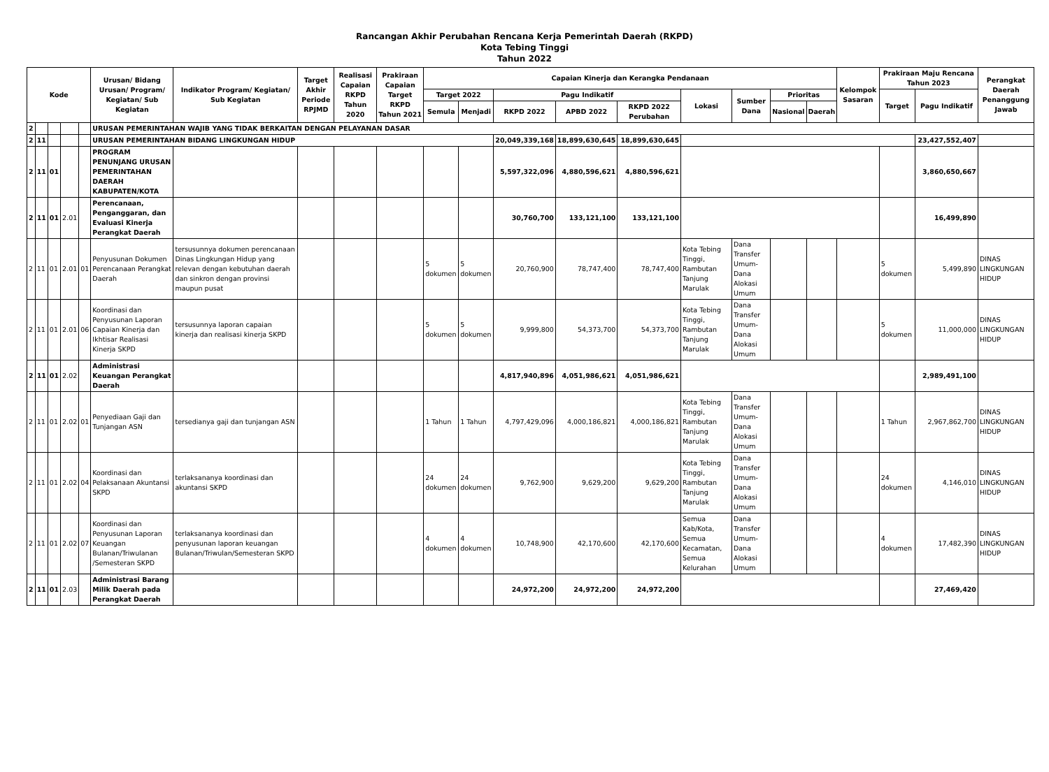Rancangan Akhir Perubahan Rencana Kerja Pemerintah Daerah (RKPD)
Kota Tebing Tinggi
Tahun 2022
| Kode | | | | | Urusan/ Bidang Urusan/ Program/ Kegiatan/ Sub Kegiatan | Indikator Program/ Kegiatan/ Sub Kegiatan | Target Akhir Periode RPJMD | Realisasi Capaian RKPD Tahun 2020 | Prakiraan Capaian Target RKPD Tahun 2021 | Capaian Kinerja dan Kerangka Pendanaan | | | | | | | | | Kelompok Sasaran | Prakiraan Maju Rencana Tahun 2023 | | Perangkat Daerah Penanggung Jawab |
| --- | --- | --- | --- | --- | --- | --- | --- | --- | --- | --- | --- | --- | --- | --- | --- | --- | --- | --- | --- | --- | --- | --- |
| | | | | | | | | | | Target 2022 | | Pagu Indikatif | | | Lokasi | Sumber Dana | Prioritas | | | Target | Pagu Indikatif | |
| | | | | | | | | | | Semula | Menjadi | RKPD 2022 | APBD 2022 | RKPD 2022 Perubahan | | | Nasional | Daerah | | | | |
| 2 | | | | | URUSAN PEMERINTAHAN WAJIB YANG TIDAK BERKAITAN DENGAN PELAYANAN DASAR | | | | | | | | | | | | | | | | | |
| 2 | 11 | | | | URUSAN PEMERINTAHAN BIDANG LINGKUNGAN HIDUP | | | | | | | 20,049,339,168 | 18,899,630,645 | 18,899,630,645 | | | | | | | 23,427,552,407 | |
| 2 | 11 | 01 | | | PROGRAM PENUNJANG URUSAN PEMERINTAHAN DAERAH KABUPATEN/KOTA | | | | | | | 5,597,322,096 | 4,880,596,621 | 4,880,596,621 | | | | | | | 3,860,650,667 | |
| 2 | 11 | 01 | 2.01 | | Perencanaan, Penganggaran, dan Evaluasi Kinerja Perangkat Daerah | | | | | | | 30,760,700 | 133,121,100 | 133,121,100 | | | | | | | 16,499,890 | |
| 2 | 11 | 01 | 2.01 | 01 | Penyusunan Dokumen Perencanaan Perangkat Daerah | tersusunnya dokumen perencanaan Dinas Lingkungan Hidup yang relevan dengan kebutuhan daerah dan sinkron dengan provinsi maupun pusat | | | | 5 dokumen | 5 dokumen | 20,760,900 | 78,747,400 | 78,747,400 | Kota Tebing Tinggi, Rambutan Tanjung Marulak | Dana Transfer Umum-Dana Alokasi Umum | | | | 5 dokumen | 5,499,890 | DINAS LINGKUNGAN HIDUP |
| 2 | 11 | 01 | 2.01 | 06 | Koordinasi dan Penyusunan Laporan Capaian Kinerja dan Ikhtisar Realisasi Kinerja SKPD | tersusunnya laporan capaian kinerja dan realisasi kinerja SKPD | | | | 5 dokumen | 5 dokumen | 9,999,800 | 54,373,700 | 54,373,700 | Kota Tebing Tinggi, Rambutan Tanjung Marulak | Dana Transfer Umum-Dana Alokasi Umum | | | | 5 dokumen | 11,000,000 | DINAS LINGKUNGAN HIDUP |
| 2 | 11 | 01 | 2.02 | | Administrasi Keuangan Perangkat Daerah | | | | | | | 4,817,940,896 | 4,051,986,621 | 4,051,986,621 | | | | | | | 2,989,491,100 | |
| 2 | 11 | 01 | 2.02 | 01 | Penyediaan Gaji dan Tunjangan ASN | tersedianya gaji dan tunjangan ASN | | | | 1 Tahun | 1 Tahun | 4,797,429,096 | 4,000,186,821 | 4,000,186,821 | Kota Tebing Tinggi, Rambutan Tanjung Marulak | Dana Transfer Umum-Dana Alokasi Umum | | | | 1 Tahun | 2,967,862,700 | DINAS LINGKUNGAN HIDUP |
| 2 | 11 | 01 | 2.02 | 04 | Koordinasi dan Pelaksanaan Akuntansi SKPD | terlaksananya koordinasi dan akuntansi SKPD | | | | 24 dokumen | 24 dokumen | 9,762,900 | 9,629,200 | 9,629,200 | Kota Tebing Tinggi, Rambutan Tanjung Marulak | Dana Transfer Umum-Dana Alokasi Umum | | | | 24 dokumen | 4,146,010 | DINAS LINGKUNGAN HIDUP |
| 2 | 11 | 01 | 2.02 | 07 | Koordinasi dan Penyusunan Laporan Keuangan Bulanan/Triwulanan /Semesteran SKPD | terlaksananya koordinasi dan penyusunan laporan keuangan Bulanan/Triwulan/Semesteran SKPD | | | | 4 dokumen | 4 dokumen | 10,748,900 | 42,170,600 | 42,170,600 | Semua Kab/Kota, Semua Kecamatan, Semua Kelurahan | Dana Transfer Umum-Dana Alokasi Umum | | | | 4 dokumen | 17,482,390 | DINAS LINGKUNGAN HIDUP |
| 2 | 11 | 01 | 2.03 | | Administrasi Barang Milik Daerah pada Perangkat Daerah | | | | | | | 24,972,200 | 24,972,200 | 24,972,200 | | | | | | | 27,469,420 | |